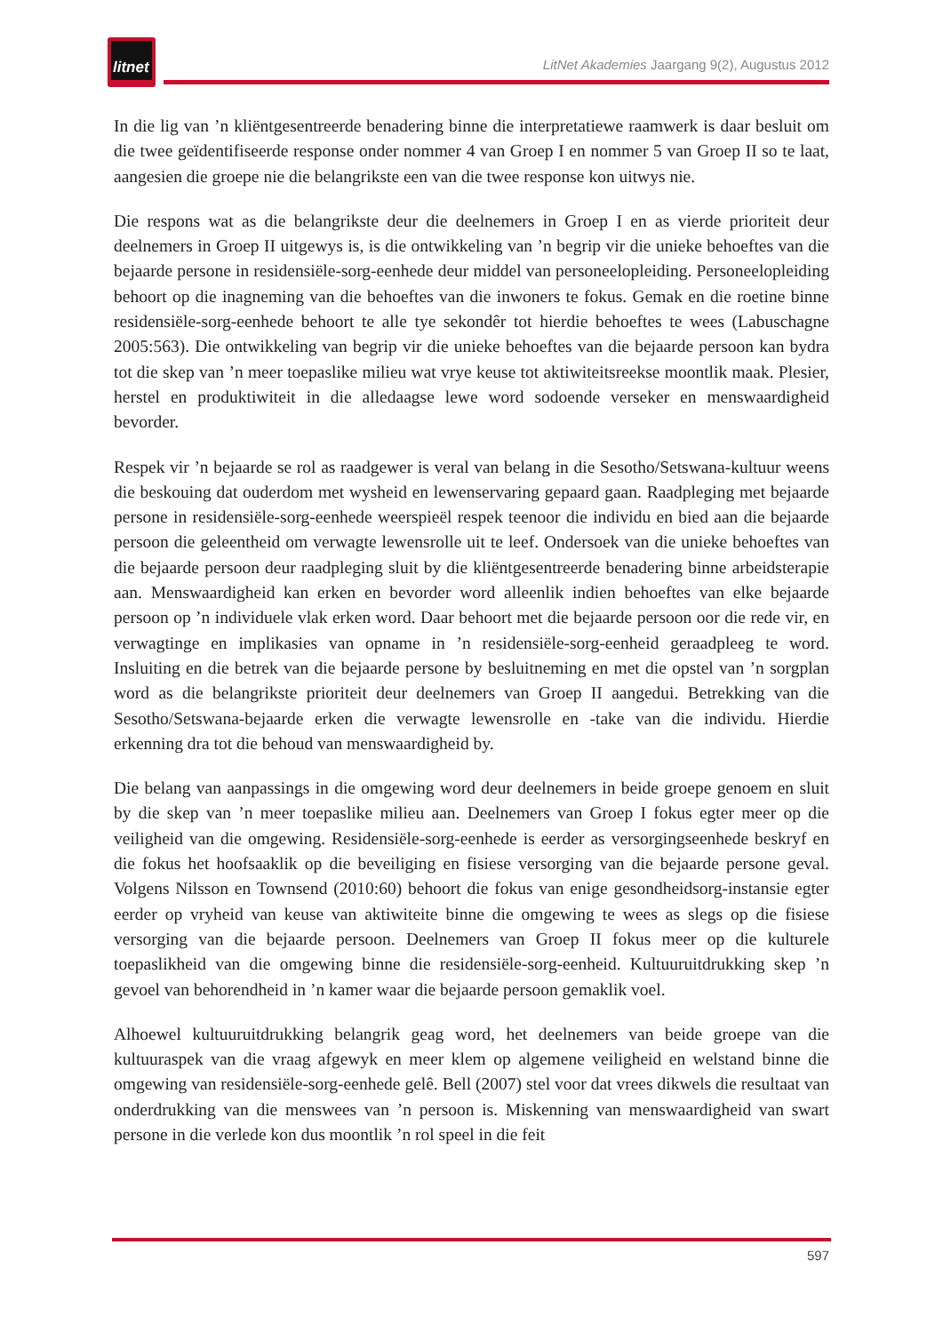litnet
LitNet Akademies Jaargang 9(2), Augustus 2012
In die lig van ’n kliëntgesentreerde benadering binne die interpretatiewe raamwerk is daar besluit om die twee geïdentifiseerde response onder nommer 4 van Groep I en nommer 5 van Groep II so te laat, aangesien die groepe nie die belangrikste een van die twee response kon uitwys nie.
Die respons wat as die belangrikste deur die deelnemers in Groep I en as vierde prioriteit deur deelnemers in Groep II uitgewys is, is die ontwikkeling van ’n begrip vir die unieke behoeftes van die bejaarde persone in residensiële-sorg-eenhede deur middel van personeelopleiding. Personeelopleiding behoort op die inagneming van die behoeftes van die inwoners te fokus. Gemak en die roetine binne residensiële-sorg-eenhede behoort te alle tye sekondêr tot hierdie behoeftes te wees (Labuschagne 2005:563). Die ontwikkeling van begrip vir die unieke behoeftes van die bejaarde persoon kan bydra tot die skep van ’n meer toepaslike milieu wat vrye keuse tot aktiwiteitsreekse moontlik maak. Plesier, herstel en produktiwiteit in die alledaagse lewe word sodoende verseker en menswaardigheid bevorder.
Respek vir ’n bejaarde se rol as raadgewer is veral van belang in die Sesotho/Setswana-kultuur weens die beskouing dat ouderdom met wysheid en lewenservaring gepaard gaan. Raadpleging met bejaarde persone in residensiële-sorg-eenhede weerspieël respek teenoor die individu en bied aan die bejaarde persoon die geleentheid om verwagte lewensrolle uit te leef. Ondersoek van die unieke behoeftes van die bejaarde persoon deur raadpleging sluit by die kliëntgesentreerde benadering binne arbeidsterapie aan. Menswaardigheid kan erken en bevorder word alleenlik indien behoeftes van elke bejaarde persoon op ’n individuele vlak erken word. Daar behoort met die bejaarde persoon oor die rede vir, en verwagtinge en implikasies van opname in ’n residensiële-sorg-eenheid geraadpleeg te word. Insluiting en die betrek van die bejaarde persone by besluitneming en met die opstel van ’n sorgplan word as die belangrikste prioriteit deur deelnemers van Groep II aangedui. Betrekking van die Sesotho/Setswana-bejaarde erken die verwagte lewensrolle en -take van die individu. Hierdie erkenning dra tot die behoud van menswaardigheid by.
Die belang van aanpassings in die omgewing word deur deelnemers in beide groepe genoem en sluit by die skep van ’n meer toepaslike milieu aan. Deelnemers van Groep I fokus egter meer op die veiligheid van die omgewing. Residensiële-sorg-eenhede is eerder as versorgingseenhede beskryf en die fokus het hoofsaaklik op die beveiliging en fisiese versorging van die bejaarde persone geval. Volgens Nilsson en Townsend (2010:60) behoort die fokus van enige gesondheidsorg-instansie egter eerder op vryheid van keuse van aktiwiteite binne die omgewing te wees as slegs op die fisiese versorging van die bejaarde persoon. Deelnemers van Groep II fokus meer op die kulturele toepaslikheid van die omgewing binne die residensiële-sorg-eenheid. Kultuuruitdrukking skep ’n gevoel van behorendheid in ’n kamer waar die bejaarde persoon gemaklik voel.
Alhoewel kultuuruitdrukking belangrik geag word, het deelnemers van beide groepe van die kultuuraspek van die vraag afgewyk en meer klem op algemene veiligheid en welstand binne die omgewing van residensiële-sorg-eenhede gelê. Bell (2007) stel voor dat vrees dikwels die resultaat van onderdrukking van die menswees van ’n persoon is. Miskenning van menswaardigheid van swart persone in die verlede kon dus moontlik ’n rol speel in die feit
597